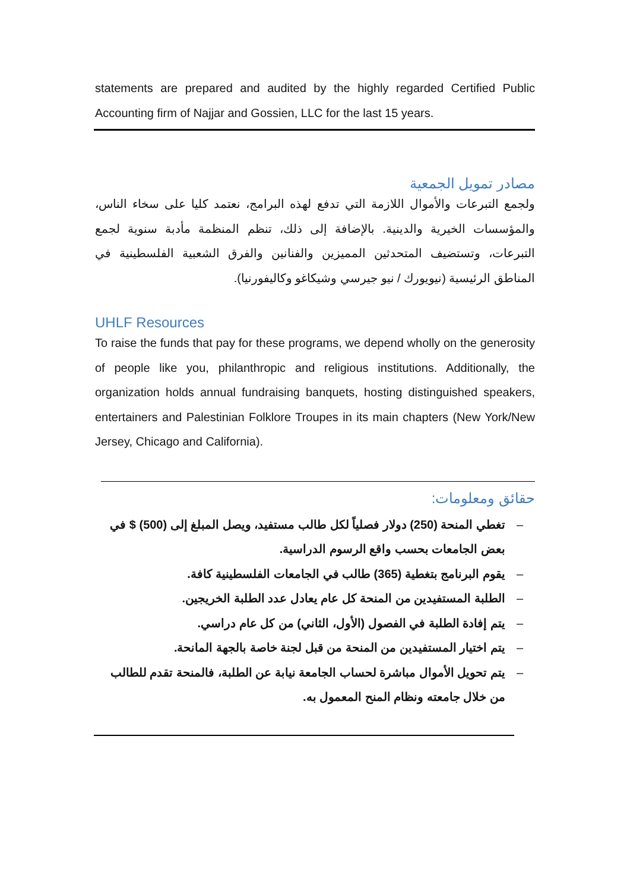statements are prepared and audited by the highly regarded Certified Public Accounting firm of Najjar and Gossien, LLC for the last 15 years.
مصادر تمويل الجمعية
ولجمع التبرعات والأموال اللازمة التي تدفع لهذه البرامج، نعتمد كليا على سخاء الناس، والمؤسسات الخيرية والدينية. بالإضافة إلى ذلك، تنظم المنظمة مأدبة سنوية لجمع التبرعات، وتستضيف المتحدثين المميزين والفنانين والفرق الشعبية الفلسطينية في المناطق الرئيسية (نيويورك / نيو جيرسي وشيكاغو وكاليفورنيا).
UHLF Resources
To raise the funds that pay for these programs, we depend wholly on the generosity of people like you, philanthropic and religious institutions. Additionally, the organization holds annual fundraising banquets, hosting distinguished speakers, entertainers and Palestinian Folklore Troupes in its main chapters (New York/New Jersey, Chicago and California).
حقائق ومعلومات:
– تغطي المنحة (250) دولار فصلياً لكل طالب مستفيد، ويصل المبلغ إلى (500) $ في بعض الجامعات بحسب واقع الرسوم الدراسية.
– يقوم البرنامج بتغطية (365) طالب في الجامعات الفلسطينية كافة.
– الطلبة المستفيدين من المنحة كل عام يعادل عدد الطلبة الخريجين.
– يتم إفادة الطلبة في الفصول (الأول، الثاني) من كل عام دراسي.
– يتم اختيار المستفيدين من المنحة من قبل لجنة خاصة بالجهة المانحة.
– يتم تحويل الأموال مباشرة لحساب الجامعة نيابة عن الطلبة، فالمنحة تقدم للطالب من خلال جامعته ونظام المنح المعمول به.